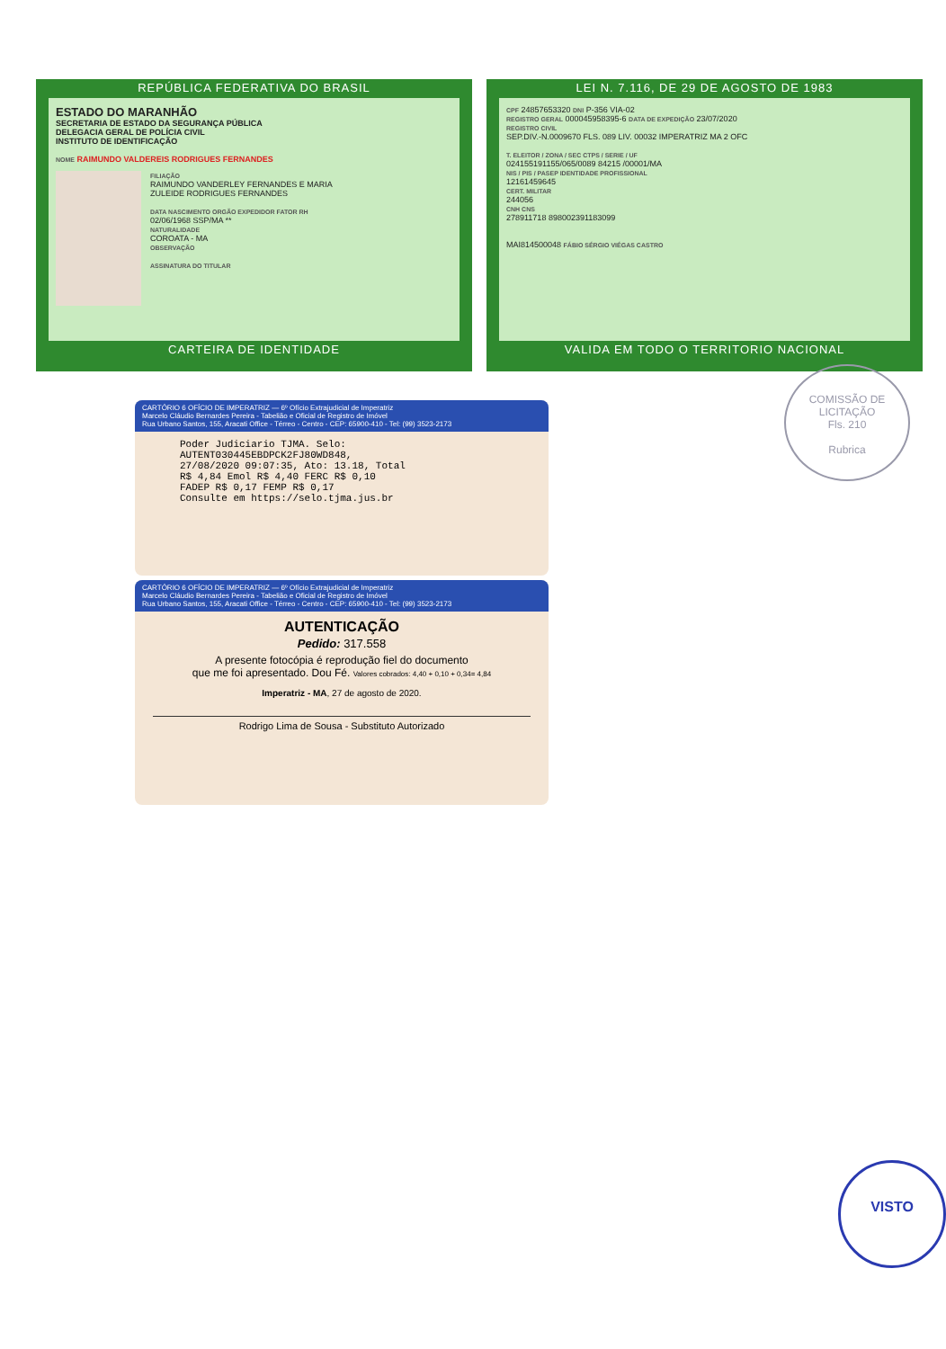REPÚBLICA FEDERATIVA DO BRASIL
ESTADO DO MARANHÃO
SECRETARIA DE ESTADO DA SEGURANÇA PÚBLICA
DELEGACIA GERAL DE POLÍCIA CIVIL
INSTITUTO DE IDENTIFICAÇÃO
NOME RAIMUNDO VALDEREIS RODRIGUES FERNANDES
FILIAÇÃO
RAIMUNDO VANDERLEY FERNANDES E MARIA
ZULEIDE RODRIGUES FERNANDES
DATA NASCIMENTO ORGÃO EXPEDIDOR FATOR RH
02/06/1968 SSP/MA **
NATURALIDADE
COROATA - MA
OBSERVAÇÃO
ASSINATURA DO TITULAR
CARTEIRA DE IDENTIDADE
LEI N. 7.116, DE 29 DE AGOSTO DE 1983
CPF 24857653320 DNI P-356 VIA-02
REGISTRO GERAL 000045958395-6 DATA DE EXPEDIÇÃO 23/07/2020
REGISTRO CIVIL
SEP.DIV.-N.0009670 FLS. 089 LIV. 00032 IMPERATRIZ MA 2 OFC
T. ELEITOR / ZONA / SEC CTPS / SERIE / UF
024155191155/065/0089 84215 /00001/MA
NIS / PIS / PASEP IDENTIDADE PROFISSIONAL
12161459645
CERT. MILITAR
244056
CNH CNS
278911718 898002391183099
MAI814500048 FÁBIO SÉRGIO VIÉGAS CASTRO
VALIDA EM TODO O TERRITORIO NACIONAL
COMISSÃO DE LICITAÇÃO
Fls. 210
Rubrica
CARTÓRIO 6 OFÍCIO DE IMPERATRIZ — 6º Ofício Extrajudicial de Imperatriz
Marcelo Cláudio Bernardes Pereira - Tabelião e Oficial de Registro de Imóvel
Rua Urbano Santos, 155, Aracati Office - Térreo - Centro - CEP: 65900-410 - Tel: (99) 3523-2173
Poder Judiciario TJMA. Selo:
AUTENT030445EBDPCK2FJ80WD848,
27/08/2020 09:07:35, Ato: 13.18, Total
R$ 4,84 Emol R$ 4,40 FERC R$ 0,10
FADEP R$ 0,17 FEMP R$ 0,17
Consulte em https://selo.tjma.jus.br
CARTÓRIO 6 OFÍCIO DE IMPERATRIZ — 6º Ofício Extrajudicial de Imperatriz
Marcelo Cláudio Bernardes Pereira - Tabelião e Oficial de Registro de Imóvel
Rua Urbano Santos, 155, Aracati Office - Térreo - Centro - CEP: 65900-410 - Tel: (99) 3523-2173
AUTENTICAÇÃO
Pedido: 317.558
A presente fotocópia é reprodução fiel do documento
que me foi apresentado. Dou Fé. Valores cobrados: 4,40 + 0,10 + 0,34= 4,84
Imperatriz - MA, 27 de agosto de 2020.
Rodrigo Lima de Sousa - Substituto Autorizado
VISTO